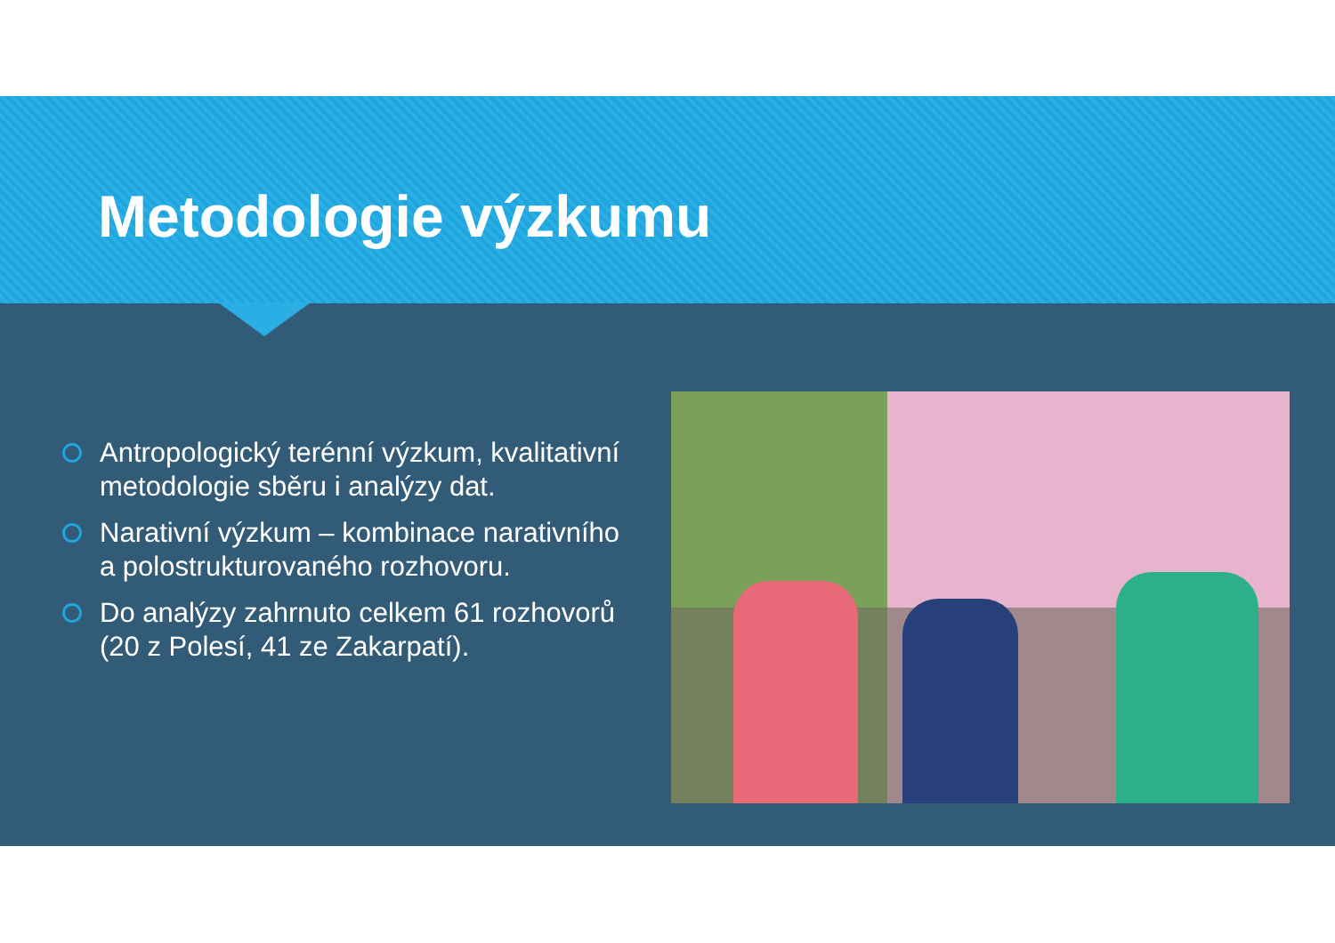Metodologie výzkumu
Antropologický terénní výzkum, kvalitativní metodologie sběru i analýzy dat.
Narativní výzkum – kombinace narativního a polostrukturovaného rozhovoru.
Do analýzy zahrnuto celkem 61 rozhovorů (20 z Polesí, 41 ze Zakarpatí).